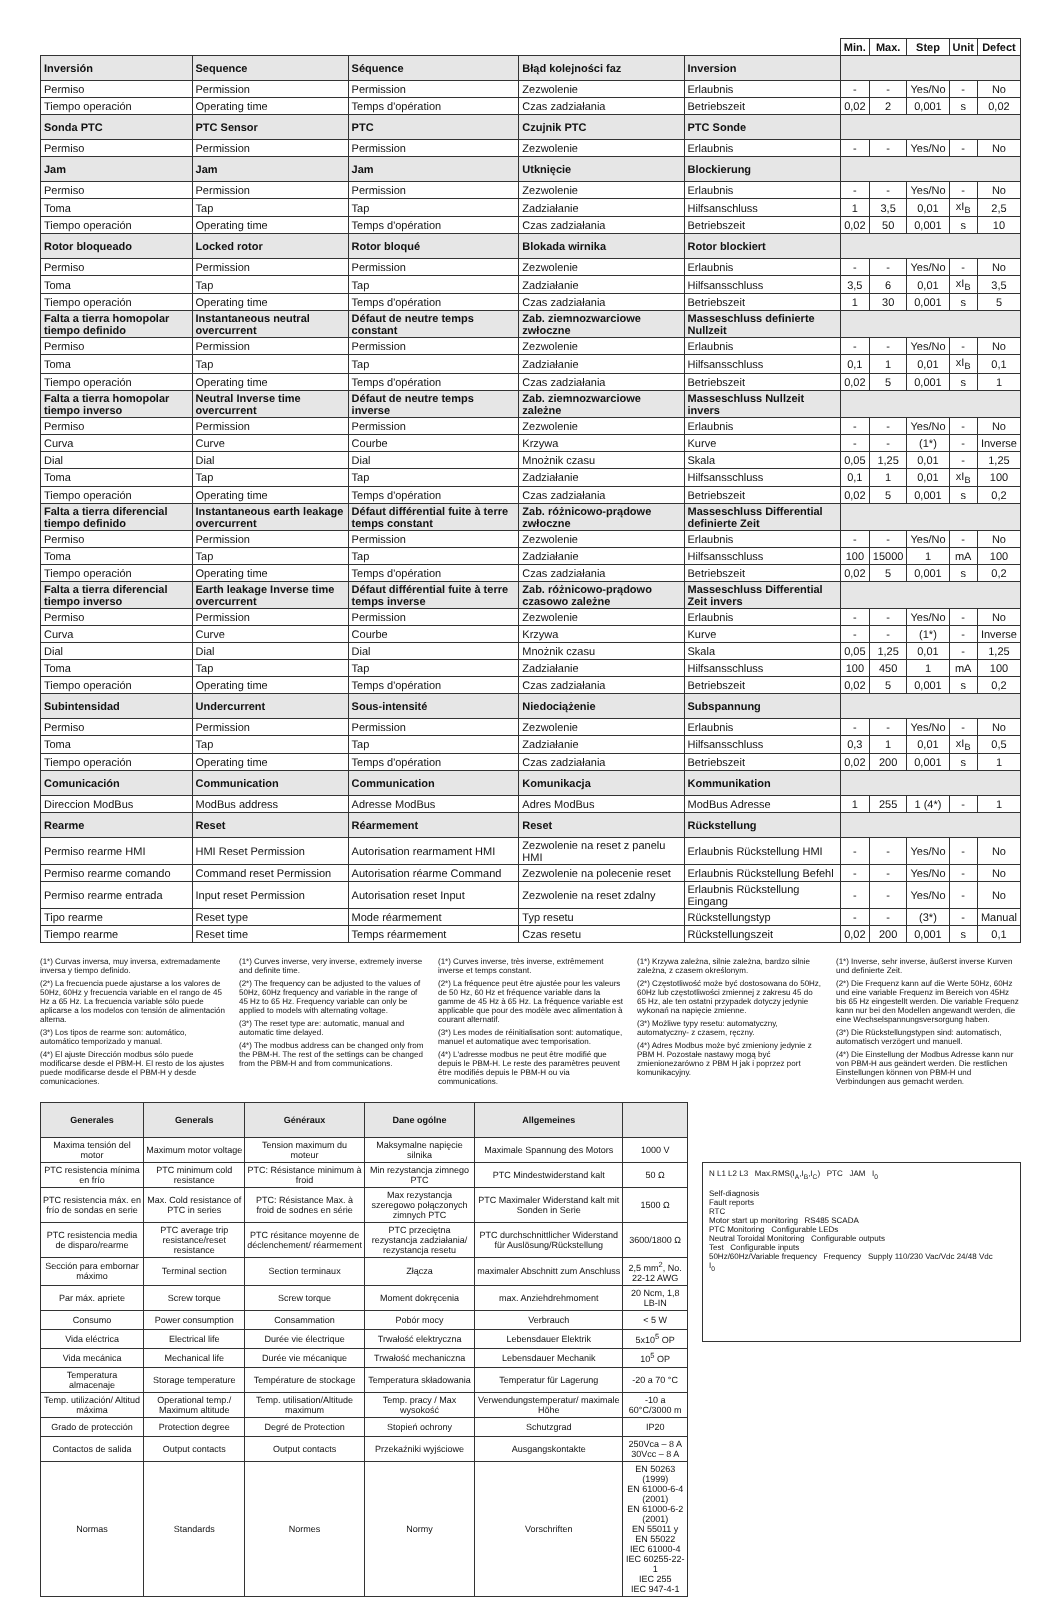| | | | | | Min. | Max. | Step | Unit | Defect |
| Inversión | Sequence | Séquence | Błąd kolejności faz | Inversion | | | | | |
| Permiso | Permission | Permission | Zezwolenie | Erlaubnis | - | - | Yes/No | - | No |
| Tiempo operación | Operating time | Temps d'opération | Czas zadziałania | Betriebszeit | 0,02 | 2 | 0,001 | s | 0,02 |
| Sonda PTC | PTC Sensor | PTC | Czujnik PTC | PTC Sonde | | | | | |
| Permiso | Permission | Permission | Zezwolenie | Erlaubnis | - | - | Yes/No | - | No |
| Jam | Jam | Jam | Utknięcie | Blockierung | | | | | |
| Permiso | Permission | Permission | Zezwolenie | Erlaubnis | - | - | Yes/No | - | No |
| Toma | Tap | Tap | Zadziałanie | Hilfsanschluss | 1 | 3,5 | 0,01 | xI<sub>B</sub> | 2,5 |
| Tiempo operación | Operating time | Temps d'opération | Czas zadziałania | Betriebszeit | 0,02 | 50 | 0,001 | s | 10 |
| Rotor bloqueado | Locked rotor | Rotor bloqué | Blokada wirnika | Rotor blockiert | | | | | |
| Permiso | Permission | Permission | Zezwolenie | Erlaubnis | - | - | Yes/No | - | No |
| Toma | Tap | Tap | Zadziałanie | Hilfsansschluss | 3,5 | 6 | 0,01 | xI<sub>B</sub> | 3,5 |
| Tiempo operación | Operating time | Temps d'opération | Czas zadziałania | Betriebszeit | 1 | 30 | 0,001 | s | 5 |
| Falta a tierra homopolar tiempo definido | Instantaneous neutral overcurrent | Défaut de neutre temps constant | Zab. ziemnozwarciowe zwłoczne | Masseschluss definierte Nullzeit | | | | | |
| Permiso | Permission | Permission | Zezwolenie | Erlaubnis | - | - | Yes/No | - | No |
| Toma | Tap | Tap | Zadziałanie | Hilfsansschluss | 0,1 | 1 | 0,01 | xI<sub>B</sub> | 0,1 |
| Tiempo operación | Operating time | Temps d'opération | Czas zadziałania | Betriebszeit | 0,02 | 5 | 0,001 | s | 1 |
| Falta a tierra homopolar tiempo inverso | Neutral Inverse time overcurrent | Défaut de neutre temps inverse | Zab. ziemnozwarciowe zależne | Masseschluss Nullzeit invers | | | | | |
| Permiso | Permission | Permission | Zezwolenie | Erlaubnis | - | - | Yes/No | - | No |
| Curva | Curve | Courbe | Krzywa | Kurve | - | - | (1*) | - | Inverse |
| Dial | Dial | Dial | Mnożnik czasu | Skala | 0,05 | 1,25 | 0,01 | - | 1,25 |
| Toma | Tap | Tap | Zadziałanie | Hilfsansschluss | 0,1 | 1 | 0,01 | xI<sub>B</sub> | 100 |
| Tiempo operación | Operating time | Temps d'opération | Czas zadziałania | Betriebszeit | 0,02 | 5 | 0,001 | s | 0,2 |
| Falta a tierra diferencial tiempo definido | Instantaneous earth leakage overcurrent | Défaut différential fuite à terre temps constant | Zab. różnicowo-prądowe zwłoczne | Masseschluss Differential definierte Zeit | | | | | |
| Permiso | Permission | Permission | Zezwolenie | Erlaubnis | - | - | Yes/No | - | No |
| Toma | Tap | Tap | Zadziałanie | Hilfsansschluss | 100 | 15000 | 1 | mA | 100 |
| Tiempo operación | Operating time | Temps d'opération | Czas zadziałania | Betriebszeit | 0,02 | 5 | 0,001 | s | 0,2 |
| Falta a tierra diferencial tiempo inverso | Earth leakage Inverse time overcurrent | Défaut différential fuite à terre temps inverse | Zab. różnicowo-prądowo czasowo zależne | Masseschluss Differential Zeit invers | | | | | |
| Permiso | Permission | Permission | Zezwolenie | Erlaubnis | - | - | Yes/No | - | No |
| Curva | Curve | Courbe | Krzywa | Kurve | - | - | (1*) | - | Inverse |
| Dial | Dial | Dial | Mnożnik czasu | Skala | 0,05 | 1,25 | 0,01 | - | 1,25 |
| Toma | Tap | Tap | Zadziałanie | Hilfsansschluss | 100 | 450 | 1 | mA | 100 |
| Tiempo operación | Operating time | Temps d'opération | Czas zadziałania | Betriebszeit | 0,02 | 5 | 0,001 | s | 0,2 |
| Subintensidad | Undercurrent | Sous-intensité | Niedociążenie | Subspannung | | | | | |
| Permiso | Permission | Permission | Zezwolenie | Erlaubnis | - | - | Yes/No | - | No |
| Toma | Tap | Tap | Zadziałanie | Hilfsansschluss | 0,3 | 1 | 0,01 | xI<sub>B</sub> | 0,5 |
| Tiempo operación | Operating time | Temps d'opération | Czas zadziałania | Betriebszeit | 0,02 | 200 | 0,001 | s | 1 |
| Comunicación | Communication | Communication | Komunikacja | Kommunikation | | | | | |
| Direccion ModBus | ModBus address | Adresse ModBus | Adres ModBus | ModBus Adresse | 1 | 255 | 1 (4*) | - | 1 |
| Rearme | Reset | Réarmement | Reset | Rückstellung | | | | | |
| Permiso rearme HMI | HMI Reset Permission | Autorisation rearmament HMI | Zezwolenie na reset z panelu HMI | Erlaubnis Rückstellung HMI | - | - | Yes/No | - | No |
| Permiso rearme comando | Command reset Permission | Autorisation réarme Command | Zezwolenie na polecenie reset | Erlaubnis Rückstellung Befehl | - | - | Yes/No | - | No |
| Permiso rearme entrada | Input reset Permission | Autorisation reset Input | Zezwolenie na reset zdalny | Erlaubnis Rückstellung Eingang | - | - | Yes/No | - | No |
| Tipo rearme | Reset type | Mode réarmement | Typ resetu | Rückstellungstyp | - | - | (3*) | - | Manual |
| Tiempo rearme | Reset time | Temps réarmement | Czas resetu | Rückstellungszeit | 0,02 | 200 | 0,001 | s | 0,1 |
(1*) Curvas inversa, muy inversa, extremadamente inversa y tiempo definido.
(2*) La frecuencia puede ajustarse a los valores de 50Hz, 60Hz y frecuencia variable en el rango de 45 Hz a 65 Hz. La frecuencia variable sólo puede aplicarse a los modelos con tensión de alimentación alterna.
(3*) Los tipos de rearme son: automático, automático temporizado y manual.
(4*) El ajuste Dirección modbus sólo puede modificarse desde el PBM-H. El resto de los ajustes puede modificarse desde el PBM-H y desde comunicaciones.
(1*) Curves inverse, very inverse, extremely inverse and definite time.
(2*) The frequency can be adjusted to the values of 50Hz, 60Hz frequency and variable in the range of 45 Hz to 65 Hz. Frequency variable can only be applied to models with alternating voltage.
(3*) The reset type are: automatic, manual and automatic time delayed.
(4*) The modbus address can be changed only from the PBM-H. The rest of the settings can be changed from the PBM-H and from communications.
(1*) Curves inverse, très inverse, extrêmement inverse et temps constant.
(2*) La fréquence peut être ajustée pour les valeurs de 50 Hz, 60 Hz et fréquence variable dans la gamme de 45 Hz à 65 Hz. La fréquence variable est applicable que pour des modèle avec alimentation à courant alternatif.
(3*) Les modes de réinitialisation sont: automatique, manuel et automatique avec temporisation.
(4*) L'adresse modbus ne peut être modifié que depuis le PBM-H. Le reste des paramètres peuvent être modifiés depuis le PBM-H ou via communications.
(1*) Krzywa zależna, silnie zależna, bardzo silnie zależna, z czasem określonym.
(2*) Częstotliwość może być dostosowana do 50Hz, 60Hz lub częstotliwości zmiennej z zakresu 45 do 65 Hz, ale ten ostatni przypadek dotyczy jedynie wykonań na napięcie zmienne.
(3*) Możliwe typy resetu: automatyczny, automatyczny- z czasem, ręczny.
(4*) Adres Modbus może być zmieniony jedynie z PBM H. Pozostałe nastawy mogą być zmienionezarówno z PBM H jak i poprzez port komunikacyjny.
(1*) Inverse, sehr inverse, äußerst inverse Kurven und definierte Zeit.
(2*) Die Frequenz kann auf die Werte 50Hz, 60Hz und eine variable Frequenz im Bereich von 45Hz bis 65 Hz eingestellt werden. Die variable Frequenz kann nur bei den Modellen angewandt werden, die eine Wechselspannungsversorgung haben.
(3*) Die Rückstellungstypen sind: automatisch, automatisch verzögert und manuell.
(4*) Die Einstellung der Modbus Adresse kann nur von PBM-H aus geändert werden. Die restlichen Einstellungen können von PBM-H und Verbindungen aus gemacht werden.
| Generales | Generals | Généraux | Dane ogólne | Allgemeines | |
| --- | --- | --- | --- | --- | --- |
| Maxima tensión del motor | Maximum motor voltage | Tension maximum du moteur | Maksymalne napięcie silnika | Maximale Spannung des Motors | 1000 V |
| PTC resistencia mínima en frío | PTC minimum cold resistance | PTC: Résistance minimum à froid | Min rezystancja zimnego PTC | PTC Mindestwiderstand kalt | 50 Ω |
| PTC resistencia máx. en frío de sondas en serie | Max. Cold resistance of PTC in series | PTC: Résistance Max. à froid de sodnes en série | Max rezystancja szeregowo połączonych zimnych PTC | PTC Maximaler Widerstand kalt mit Sonden in Serie | 1500 Ω |
| PTC resistencia media de disparo/rearme | PTC average trip resistance/reset resistance | PTC résitance moyenne de déclenchement/ réarmement | PTC przeciętna rezystancja zadziałania/ rezystancja resetu | PTC durchschnittlicher Widerstand für Auslösung/Rückstellung | 3600/1800 Ω |
| Sección para embornar máximo | Terminal section | Section terminaux | Złącza | maximaler Abschnitt zum Anschluss | 2,5 mm<sup>2</sup>, No. 22-12 AWG |
| Par máx. apriete | Screw torque | Screw torque | Moment dokręcenia | max. Anziehdrehmoment | 20 Ncm, 1,8 LB-IN |
| Consumo | Power consumption | Consammation | Pobór mocy | Verbrauch | < 5 W |
| Vida eléctrica | Electrical life | Durée vie électrique | Trwałość elektryczna | Lebensdauer Elektrik | 5x10<sup>5</sup> OP |
| Vida mecánica | Mechanical life | Durée vie mécanique | Trwałość mechaniczna | Lebensdauer Mechanik | 10<sup>5</sup> OP |
| Temperatura almacenaje | Storage temperature | Température de stockage | Temperatura składowania | Temperatur für Lagerung | -20 a 70 °C |
| Temp. utilización/ Altitud máxima | Operational temp./ Maximum altitude | Temp. utilisation/Altitude maximum | Temp. pracy / Max wysokość | Verwendungstemperatur/ maximale Höhe | -10 a 60°C/3000 m |
| Grado de protección | Protection degree | Degré de Protection | Stopień ochrony | Schutzgrad | IP20 |
| Contactos de salida | Output contacts | Output contacts | Przekaźniki wyjściowe | Ausgangskontakte | 250Vca – 8 A 30Vcc – 8 A |
| Normas | Standards | Normes | Normy | Vorschriften | EN 50263 (1999) EN 61000-6-4 (2001) EN 61000-6-2 (2001) EN 55011 y EN 55022 IEC 61000-4 IEC 60255-22-1 IEC 255 IEC 947-4-1 |
N L1 L2 L3 Max.RMS(I<sub>A</sub>,I<sub>B</sub>,I<sub>C</sub>) PTC JAM I<sub>0</sub>
Self-diagnosis
Fault reports
RTC
Motor start up monitoring RS485 SCADA
PTC Monitoring Configurable LEDs
Neutral Toroidal Monitoring Configurable outputs
Test Configurable inputs
50Hz/60Hz/Variable frequency Frequency Supply 110/230 Vac/Vdc 24/48 Vdc
I<sub>0</sub>